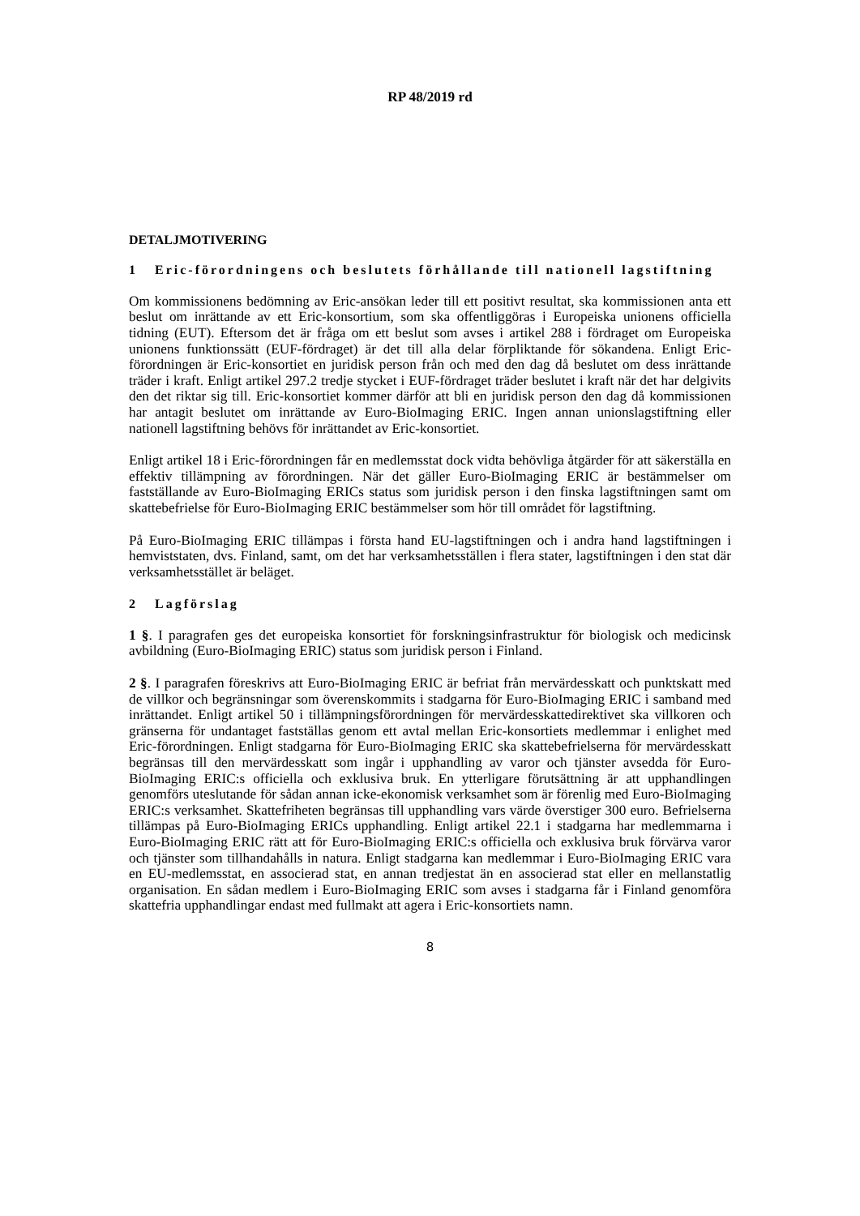RP 48/2019 rd
DETALJMOTIVERING
1 Eric-förordningens och beslutets förhållande till nationell lagstiftning
Om kommissionens bedömning av Eric-ansökan leder till ett positivt resultat, ska kommissionen anta ett beslut om inrättande av ett Eric-konsortium, som ska offentliggöras i Europeiska unionens officiella tidning (EUT). Eftersom det är fråga om ett beslut som avses i artikel 288 i fördraget om Europeiska unionens funktionssätt (EUF-fördraget) är det till alla delar förpliktande för sökandena. Enligt Eric-förordningen är Eric-konsortiet en juridisk person från och med den dag då beslutet om dess inrättande träder i kraft. Enligt artikel 297.2 tredje stycket i EUF-fördraget träder beslutet i kraft när det har delgivits den det riktar sig till. Eric-konsortiet kommer därför att bli en juridisk person den dag då kommissionen har antagit beslutet om inrättande av Euro-BioImaging ERIC. Ingen annan unionslagstiftning eller nationell lagstiftning behövs för inrättandet av Eric-konsortiet.
Enligt artikel 18 i Eric-förordningen får en medlemsstat dock vidta behövliga åtgärder för att säkerställa en effektiv tillämpning av förordningen. När det gäller Euro-BioImaging ERIC är bestämmelser om fastställande av Euro-BioImaging ERICs status som juridisk person i den finska lagstiftningen samt om skattebefrielse för Euro-BioImaging ERIC bestämmelser som hör till området för lagstiftning.
På Euro-BioImaging ERIC tillämpas i första hand EU-lagstiftningen och i andra hand lagstiftningen i hemviststaten, dvs. Finland, samt, om det har verksamhetsställen i flera stater, lagstiftningen i den stat där verksamhetsstället är beläget.
2 Lagförslag
1 §. I paragrafen ges det europeiska konsortiet för forskningsinfrastruktur för biologisk och medicinsk avbildning (Euro-BioImaging ERIC) status som juridisk person i Finland.
2 §. I paragrafen föreskrivs att Euro-BioImaging ERIC är befriat från mervärdesskatt och punktskatt med de villkor och begränsningar som överenskommits i stadgarna för Euro-BioImaging ERIC i samband med inrättandet. Enligt artikel 50 i tillämpningsförordningen för mervärdesskattedirektivet ska villkoren och gränserna för undantaget fastställas genom ett avtal mellan Eric-konsortiets medlemmar i enlighet med Eric-förordningen. Enligt stadgarna för Euro-BioImaging ERIC ska skattebefrielserna för mervärdesskatt begränsas till den mervärdesskatt som ingår i upphandling av varor och tjänster avsedda för Euro-BioImaging ERIC:s officiella och exklusiva bruk. En ytterligare förutsättning är att upphandlingen genomförs uteslutande för sådan annan icke-ekonomisk verksamhet som är förenlig med Euro-BioImaging ERIC:s verksamhet. Skattefriheten begränsas till upphandling vars värde överstiger 300 euro. Befrielserna tillämpas på Euro-BioImaging ERICs upphandling. Enligt artikel 22.1 i stadgarna har medlemmarna i Euro-BioImaging ERIC rätt att för Euro-BioImaging ERIC:s officiella och exklusiva bruk förvärva varor och tjänster som tillhandahålls in natura. Enligt stadgarna kan medlemmar i Euro-BioImaging ERIC vara en EU-medlemsstat, en associerad stat, en annan tredjestat än en associerad stat eller en mellanstatlig organisation. En sådan medlem i Euro-BioImaging ERIC som avses i stadgarna får i Finland genomföra skattefria upphandlingar endast med fullmakt att agera i Eric-konsortiets namn.
8